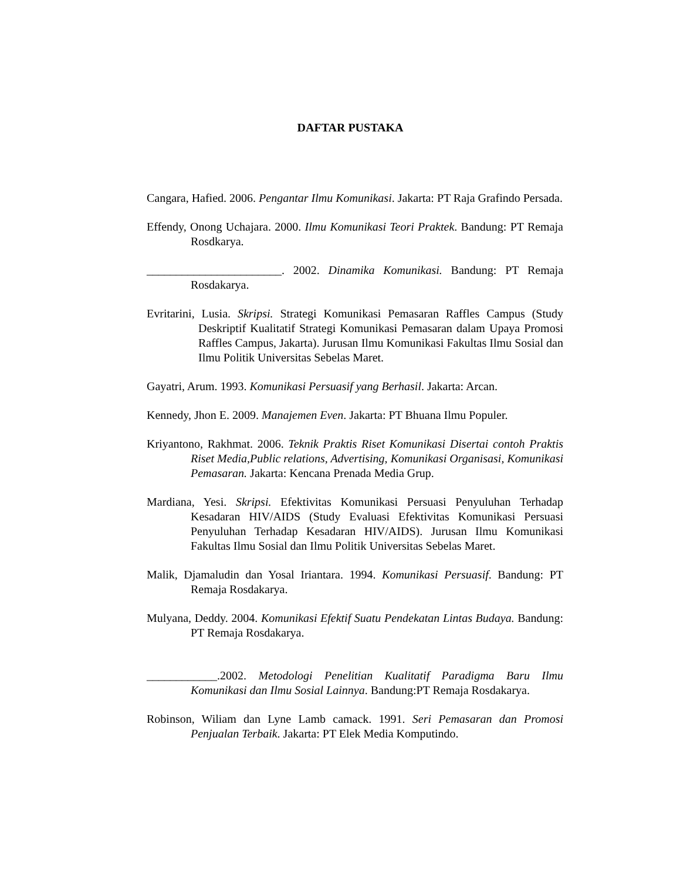DAFTAR PUSTAKA
Cangara, Hafied. 2006. Pengantar Ilmu Komunikasi. Jakarta: PT Raja Grafindo Persada.
Effendy, Onong Uchajara. 2000. Ilmu Komunikasi Teori Praktek. Bandung: PT Remaja Rosdkarya.
_______________________. 2002. Dinamika Komunikasi. Bandung: PT Remaja Rosdakarya.
Evritarini, Lusia. Skripsi. Strategi Komunikasi Pemasaran Raffles Campus (Study Deskriptif Kualitatif Strategi Komunikasi Pemasaran dalam Upaya Promosi Raffles Campus, Jakarta). Jurusan Ilmu Komunikasi Fakultas Ilmu Sosial dan Ilmu Politik Universitas Sebelas Maret.
Gayatri, Arum. 1993. Komunikasi Persuasif yang Berhasil. Jakarta: Arcan.
Kennedy, Jhon E. 2009. Manajemen Even. Jakarta: PT Bhuana Ilmu Populer.
Kriyantono, Rakhmat. 2006. Teknik Praktis Riset Komunikasi Disertai contoh Praktis Riset Media,Public relations, Advertising, Komunikasi Organisasi, Komunikasi Pemasaran. Jakarta: Kencana Prenada Media Grup.
Mardiana, Yesi. Skripsi. Efektivitas Komunikasi Persuasi Penyuluhan Terhadap Kesadaran HIV/AIDS (Study Evaluasi Efektivitas Komunikasi Persuasi Penyuluhan Terhadap Kesadaran HIV/AIDS). Jurusan Ilmu Komunikasi Fakultas Ilmu Sosial dan Ilmu Politik Universitas Sebelas Maret.
Malik, Djamaludin dan Yosal Iriantara. 1994. Komunikasi Persuasif. Bandung: PT Remaja Rosdakarya.
Mulyana, Deddy. 2004. Komunikasi Efektif Suatu Pendekatan Lintas Budaya. Bandung: PT Remaja Rosdakarya.
____________.2002. Metodologi Penelitian Kualitatif Paradigma Baru Ilmu Komunikasi dan Ilmu Sosial Lainnya. Bandung:PT Remaja Rosdakarya.
Robinson, Wiliam dan Lyne Lamb camack. 1991. Seri Pemasaran dan Promosi Penjualan Terbaik. Jakarta: PT Elek Media Komputindo.